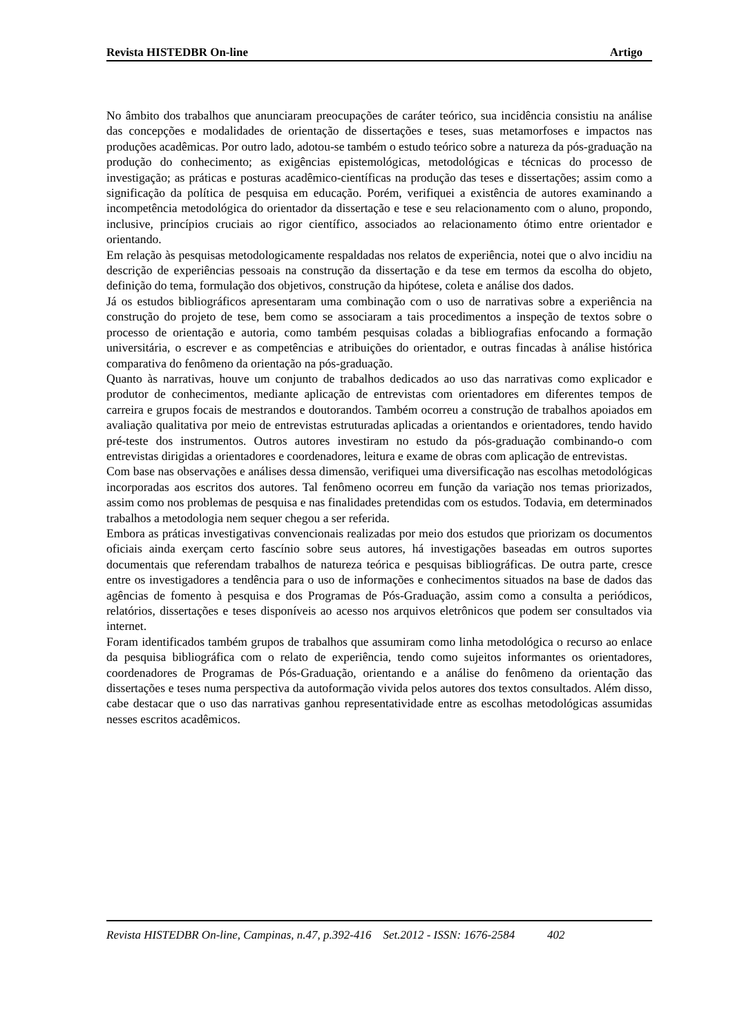Revista HISTEDBR On-line Artigo
No âmbito dos trabalhos que anunciaram preocupações de caráter teórico, sua incidência consistiu na análise das concepções e modalidades de orientação de dissertações e teses, suas metamorfoses e impactos nas produções acadêmicas. Por outro lado, adotou-se também o estudo teórico sobre a natureza da pós-graduação na produção do conhecimento; as exigências epistemológicas, metodológicas e técnicas do processo de investigação; as práticas e posturas acadêmico-científicas na produção das teses e dissertações; assim como a significação da política de pesquisa em educação. Porém, verifiquei a existência de autores examinando a incompetência metodológica do orientador da dissertação e tese e seu relacionamento com o aluno, propondo, inclusive, princípios cruciais ao rigor científico, associados ao relacionamento ótimo entre orientador e orientando.
Em relação às pesquisas metodologicamente respaldadas nos relatos de experiência, notei que o alvo incidiu na descrição de experiências pessoais na construção da dissertação e da tese em termos da escolha do objeto, definição do tema, formulação dos objetivos, construção da hipótese, coleta e análise dos dados.
Já os estudos bibliográficos apresentaram uma combinação com o uso de narrativas sobre a experiência na construção do projeto de tese, bem como se associaram a tais procedimentos a inspeção de textos sobre o processo de orientação e autoria, como também pesquisas coladas a bibliografias enfocando a formação universitária, o escrever e as competências e atribuições do orientador, e outras fincadas à análise histórica comparativa do fenômeno da orientação na pós-graduação.
Quanto às narrativas, houve um conjunto de trabalhos dedicados ao uso das narrativas como explicador e produtor de conhecimentos, mediante aplicação de entrevistas com orientadores em diferentes tempos de carreira e grupos focais de mestrandos e doutorandos. Também ocorreu a construção de trabalhos apoiados em avaliação qualitativa por meio de entrevistas estruturadas aplicadas a orientandos e orientadores, tendo havido pré-teste dos instrumentos. Outros autores investiram no estudo da pós-graduação combinando-o com entrevistas dirigidas a orientadores e coordenadores, leitura e exame de obras com aplicação de entrevistas.
Com base nas observações e análises dessa dimensão, verifiquei uma diversificação nas escolhas metodológicas incorporadas aos escritos dos autores. Tal fenômeno ocorreu em função da variação nos temas priorizados, assim como nos problemas de pesquisa e nas finalidades pretendidas com os estudos. Todavia, em determinados trabalhos a metodologia nem sequer chegou a ser referida.
Embora as práticas investigativas convencionais realizadas por meio dos estudos que priorizam os documentos oficiais ainda exerçam certo fascínio sobre seus autores, há investigações baseadas em outros suportes documentais que referendam trabalhos de natureza teórica e pesquisas bibliográficas. De outra parte, cresce entre os investigadores a tendência para o uso de informações e conhecimentos situados na base de dados das agências de fomento à pesquisa e dos Programas de Pós-Graduação, assim como a consulta a periódicos, relatórios, dissertações e teses disponíveis ao acesso nos arquivos eletrônicos que podem ser consultados via internet.
Foram identificados também grupos de trabalhos que assumiram como linha metodológica o recurso ao enlace da pesquisa bibliográfica com o relato de experiência, tendo como sujeitos informantes os orientadores, coordenadores de Programas de Pós-Graduação, orientando e a análise do fenômeno da orientação das dissertações e teses numa perspectiva da autoformação vivida pelos autores dos textos consultados. Além disso, cabe destacar que o uso das narrativas ganhou representatividade entre as escolhas metodológicas assumidas nesses escritos acadêmicos.
Revista HISTEDBR On-line, Campinas, n.47, p.392-416 Set.2012 - ISSN: 1676-2584 402